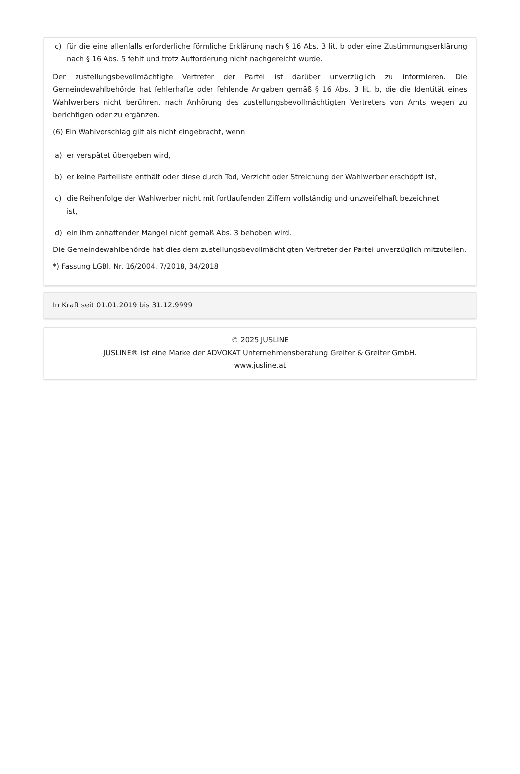c) für die eine allenfalls erforderliche förmliche Erklärung nach § 16 Abs. 3 lit. b oder eine Zustimmungserklärung nach § 16 Abs. 5 fehlt und trotz Aufforderung nicht nachgereicht wurde.
Der zustellungsbevollmächtigte Vertreter der Partei ist darüber unverzüglich zu informieren. Die Gemeindewahlbehörde hat fehlerhafte oder fehlende Angaben gemäß § 16 Abs. 3 lit. b, die die Identität eines Wahlwerbers nicht berühren, nach Anhörung des zustellungsbevollmächtigten Vertreters von Amts wegen zu berichtigen oder zu ergänzen.
(6) Ein Wahlvorschlag gilt als nicht eingebracht, wenn
a) er verspätet übergeben wird,
b) er keine Parteiliste enthält oder diese durch Tod, Verzicht oder Streichung der Wahlwerber erschöpft ist,
c) die Reihenfolge der Wahlwerber nicht mit fortlaufenden Ziffern vollständig und unzweifelhaft bezeichnet ist,
d) ein ihm anhaftender Mangel nicht gemäß Abs. 3 behoben wird.
Die Gemeindewahlbehörde hat dies dem zustellungsbevollmächtigten Vertreter der Partei unverzüglich mitzuteilen.
*) Fassung LGBl. Nr. 16/2004, 7/2018, 34/2018
In Kraft seit 01.01.2019 bis 31.12.9999
© 2025 JUSLINE
JUSLINE® ist eine Marke der ADVOKAT Unternehmensberatung Greiter & Greiter GmbH.
www.jusline.at